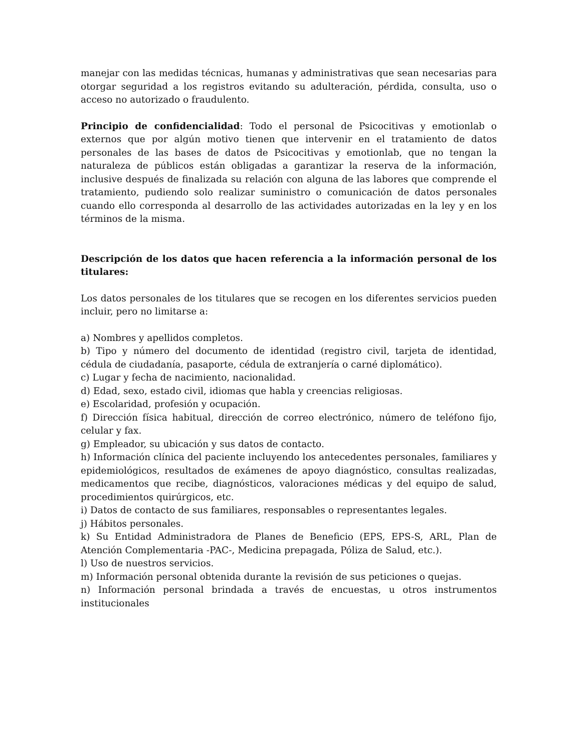manejar con las medidas técnicas, humanas y administrativas que sean necesarias para otorgar seguridad a los registros evitando su adulteración, pérdida, consulta, uso o acceso no autorizado o fraudulento.
Principio de confidencialidad: Todo el personal de Psicocitivas y emotionlab o externos que por algún motivo tienen que intervenir en el tratamiento de datos personales de las bases de datos de Psicocitivas y emotionlab, que no tengan la naturaleza de públicos están obligadas a garantizar la reserva de la información, inclusive después de finalizada su relación con alguna de las labores que comprende el tratamiento, pudiendo solo realizar suministro o comunicación de datos personales cuando ello corresponda al desarrollo de las actividades autorizadas en la ley y en los términos de la misma.
Descripción de los datos que hacen referencia a la información personal de los titulares:
Los datos personales de los titulares que se recogen en los diferentes servicios pueden incluir, pero no limitarse a:
a) Nombres y apellidos completos.
b) Tipo y número del documento de identidad (registro civil, tarjeta de identidad, cédula de ciudadanía, pasaporte, cédula de extranjería o carné diplomático).
c) Lugar y fecha de nacimiento, nacionalidad.
d) Edad, sexo, estado civil, idiomas que habla y creencias religiosas.
e) Escolaridad, profesión y ocupación.
f) Dirección física habitual, dirección de correo electrónico, número de teléfono fijo, celular y fax.
g) Empleador, su ubicación y sus datos de contacto.
h) Información clínica del paciente incluyendo los antecedentes personales, familiares y epidemiológicos, resultados de exámenes de apoyo diagnóstico, consultas realizadas, medicamentos que recibe, diagnósticos, valoraciones médicas y del equipo de salud, procedimientos quirúrgicos, etc.
i) Datos de contacto de sus familiares, responsables o representantes legales.
j) Hábitos personales.
k) Su Entidad Administradora de Planes de Beneficio (EPS, EPS-S, ARL, Plan de Atención Complementaria -PAC-, Medicina prepagada, Póliza de Salud, etc.).
l) Uso de nuestros servicios.
m) Información personal obtenida durante la revisión de sus peticiones o quejas.
n) Información personal brindada a través de encuestas, u otros instrumentos institucionales